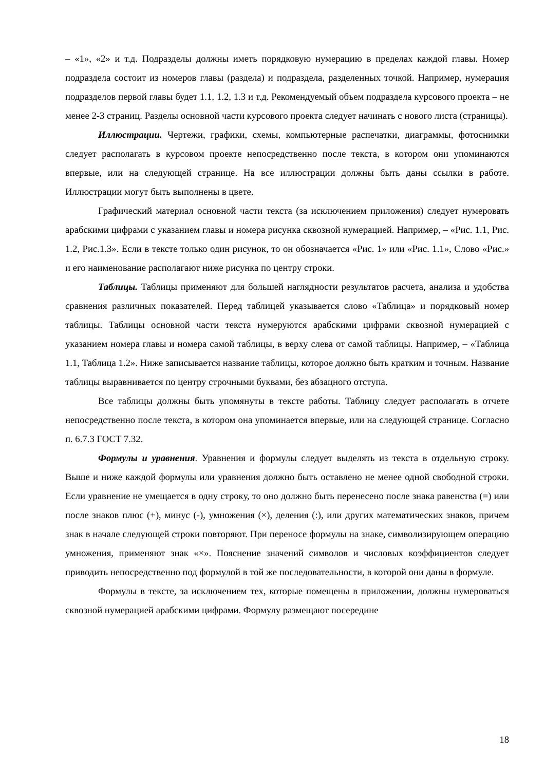– «1», «2» и т.д. Подразделы должны иметь порядковую нумерацию в пределах каждой главы. Номер подраздела состоит из номеров главы (раздела) и подраздела, разделенных точкой. Например, нумерация подразделов первой главы будет 1.1, 1.2, 1.3 и т.д. Рекомендуемый объем подраздела курсового проекта – не менее 2-3 страниц. Разделы основной части курсового проекта следует начинать с нового листа (страницы).
Иллюстрации. Чертежи, графики, схемы, компьютерные распечатки, диаграммы, фотоснимки следует располагать в курсовом проекте непосредственно после текста, в котором они упоминаются впервые, или на следующей странице. На все иллюстрации должны быть даны ссылки в работе. Иллюстрации могут быть выполнены в цвете.
Графический материал основной части текста (за исключением приложения) следует нумеровать арабскими цифрами с указанием главы и номера рисунка сквозной нумерацией. Например, – «Рис. 1.1, Рис. 1.2, Рис.1.3». Если в тексте только один рисунок, то он обозначается «Рис. 1» или «Рис. 1.1», Слово «Рис.» и его наименование располагают ниже рисунка по центру строки.
Таблицы. Таблицы применяют для большей наглядности результатов расчета, анализа и удобства сравнения различных показателей. Перед таблицей указывается слово «Таблица» и порядковый номер таблицы. Таблицы основной части текста нумеруются арабскими цифрами сквозной нумерацией с указанием номера главы и номера самой таблицы, в верху слева от самой таблицы. Например, – «Таблица 1.1, Таблица 1.2». Ниже записывается название таблицы, которое должно быть кратким и точным. Название таблицы выравнивается по центру строчными буквами, без абзацного отступа.
Все таблицы должны быть упомянуты в тексте работы. Таблицу следует располагать в отчете непосредственно после текста, в котором она упоминается впервые, или на следующей странице. Согласно п. 6.7.3 ГОСТ 7.32.
Формулы и уравнения. Уравнения и формулы следует выделять из текста в отдельную строку. Выше и ниже каждой формулы или уравнения должно быть оставлено не менее одной свободной строки. Если уравнение не умещается в одну строку, то оно должно быть перенесено после знака равенства (=) или после знаков плюс (+), минус (-), умножения (×), деления (:), или других математических знаков, причем знак в начале следующей строки повторяют. При переносе формулы на знаке, символизирующем операцию умножения, применяют знак «×». Пояснение значений символов и числовых коэффициентов следует приводить непосредственно под формулой в той же последовательности, в которой они даны в формуле.
Формулы в тексте, за исключением тех, которые помещены в приложении, должны нумероваться сквозной нумерацией арабскими цифрами. Формулу размещают посередине
18